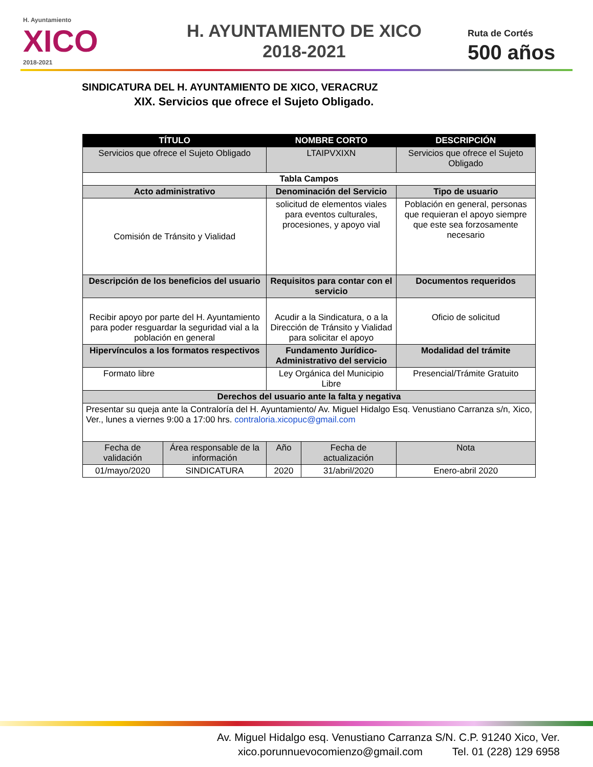H. Ayuntamiento
XICO
2018-2021
H. AYUNTAMIENTO DE XICO
2018-2021
Ruta de Cortés
500 años
SINDICATURA DEL H. AYUNTAMIENTO DE XICO, VERACRUZ
XIX. Servicios que ofrece el Sujeto Obligado.
| TÍTULO | | NOMBRE CORTO | | DESCRIPCIÓN |
| --- | --- | --- | --- | --- |
| Servicios que ofrece el Sujeto Obligado | | LTAIPVXIXN | | Servicios que ofrece el Sujeto Obligado |
| Tabla Campos | | | | |
| Acto administrativo | | Denominación del Servicio | | Tipo de usuario |
| Comisión de Tránsito y Vialidad | | solicitud de elementos viales para eventos culturales, procesiones, y apoyo vial | | Población en general, personas que requieran el apoyo siempre que este sea forzosamente necesario |
| Descripción de los beneficios del usuario | | Requisitos para contar con el servicio | | Documentos requeridos |
| Recibir apoyo por parte del H. Ayuntamiento para poder resguardar la seguridad vial a la población en general | | Acudir a la Sindicatura, o a la Dirección de Tránsito y Vialidad para solicitar el apoyo | | Oficio de solicitud |
| Hipervínculos a los formatos respectivos | | Fundamento Jurídico-Administrativo del servicio | | Modalidad del trámite |
| Formato libre | | Ley Orgánica del Municipio Libre | | Presencial/Trámite Gratuito |
| Derechos del usuario ante la falta y negativa | | | | |
| Presentar su queja ante la Contraloría del H. Ayuntamiento/ Av. Miguel Hidalgo Esq. Venustiano Carranza s/n, Xico, Ver., lunes a viernes 9:00 a 17:00 hrs. contraloria.xicopuc@gmail.com | | | | |
| Fecha de validación | Área responsable de la información | Año | Fecha de actualización | Nota |
| 01/mayo/2020 | SINDICATURA | 2020 | 31/abril/2020 | Enero-abril 2020 |
Av. Miguel Hidalgo esq. Venustiano Carranza S/N. C.P. 91240 Xico, Ver.
xico.porunnuevocomienzo@gmail.com Tel. 01 (228) 129 6958